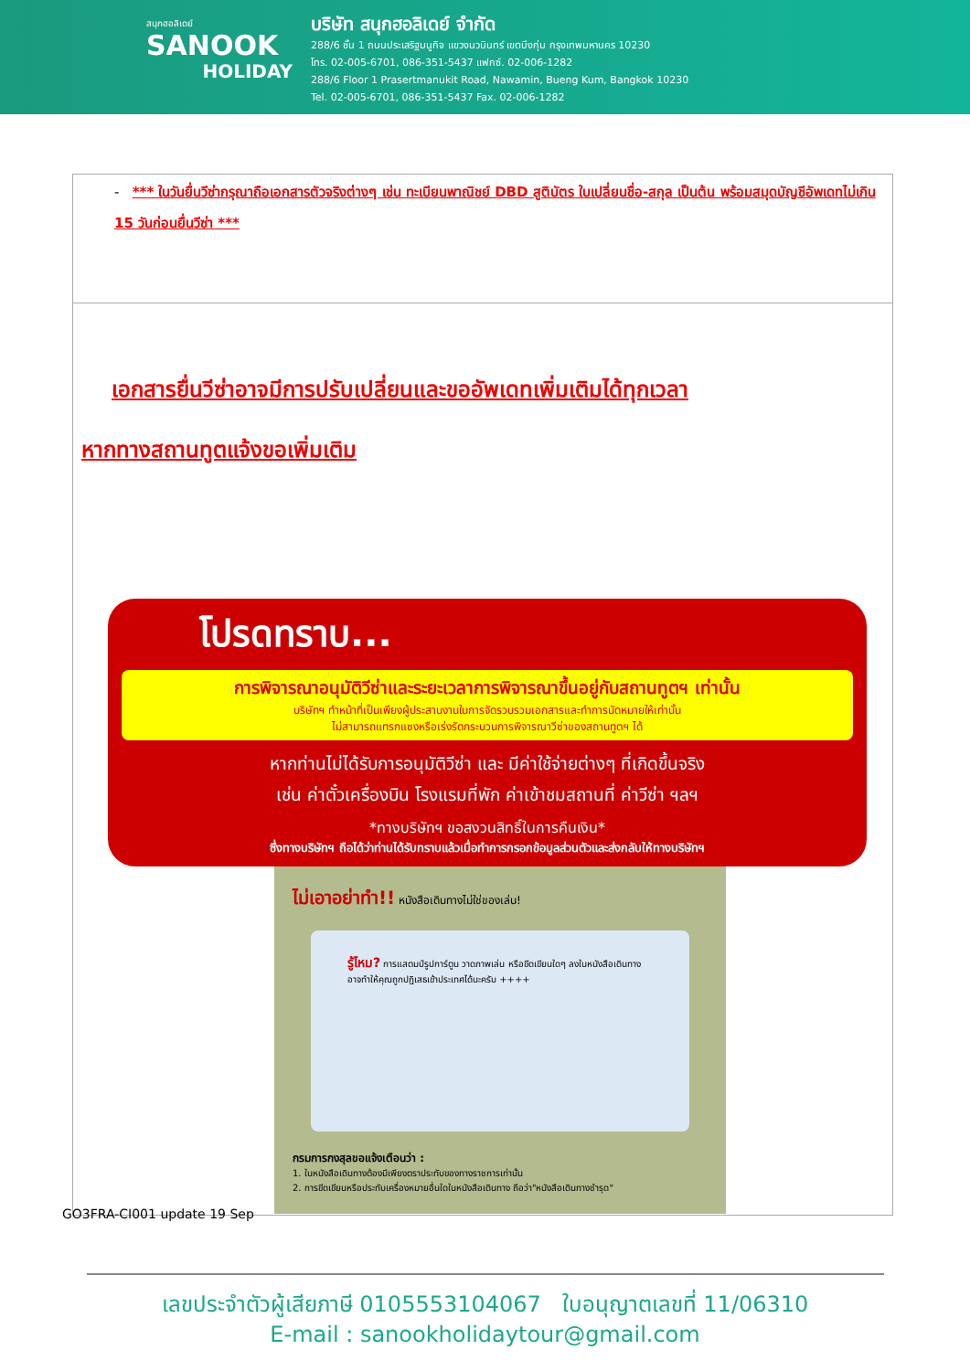สนุกฮอลิเดย์
SANOOK
HOLIDAY
บริษัท สนุกฮอลิเดย์ จำกัด
288/6 ชั้น 1 ถนนประเสริฐมนูกิจ แขวงนวมินทร์ เขตบึงกุ่ม กรุงเทพมหานคร 10230
โทร. 02-005-6701, 086-351-5437 แฟกซ์. 02-006-1282
288/6 Floor 1 Prasertmanukit Road, Nawamin, Bueng Kum, Bangkok 10230
Tel. 02-005-6701, 086-351-5437 Fax. 02-006-1282
| - *** ในวันยื่นวีซ่ากรุณาถือเอกสารตัวจริงต่างๆ เช่น ทะเบียนพาณิชย์ DBD สูติบัตร ใบเปลี่ยนชื่อ-สกุล เป็นต้น พร้อมสมุดบัญชีอัพเดทไม่เกิน 15 วันก่อนยื่นวีซ่า *** |
| เอกสารยื่นวีซ่าอาจมีการปรับเปลี่ยนและขออัพเดทเพิ่มเติมได้ทุกเวลา หากทางสถานทูตแจ้งขอเพิ่มเติม โปรดทราบ... การพิจารณาอนุมัติวีซ่าและระยะเวลาการพิจารณาขึ้นอยู่กับสถานทูตฯ เท่านั้น บริษัทฯ ทำหน้าที่เป็นเพียงผู้ประสานงานในการจัดรวบรวมเอกสารและทำการนัดหมายให้เท่านั้น ไม่สามารถแทรกแซงหรือเร่งรัดกระบวนการพิจารณาวีซ่าของสถานทูตฯ ได้ หากท่านไม่ได้รับการอนุมัติวีซ่า และ มีค่าใช้จ่ายต่างๆ ที่เกิดขึ้นจริง เช่น ค่าตั๋วเครื่องบิน โรงแรมที่พัก ค่าเข้าชมสถานที่ ค่าวีซ่า ฯลฯ *ทางบริษัทฯ ขอสงวนสิทธิ์ในการคืนเงิน* ซึ่งทางบริษัทฯ ถือได้ว่าท่านได้รับทราบแล้วเมื่อทำการกรอกข้อมูลส่วนตัวและส่งกลับให้ทางบริษัทฯ ไม่เอาอย่าทำ!! หนังสือเดินทางไม่ใช่ของเล่น! รู้ไหม? การแสตมป์รูปการ์ตูน วาดภาพเล่น หรือขีดเขียนใดๆ ลงในหนังสือเดินทาง อาจทำให้คุณถูกปฏิเสธเข้าประเทศได้นะครับ ++++ กรมการกงสุลขอแจ้งเตือนว่า : 1. ในหนังสือเดินทางต้องมีเพียงตราประทับของทางราชการเท่านั้น 2. การขีดเขียนหรือประทับเครื่องหมายอื่นใดในหนังสือเดินทาง ถือว่า"หนังสือเดินทางชำรุด" |
GO3FRA-CI001 update 19 Sep
เลขประจำตัวผู้เสียภาษี 0105553104067 ใบอนุญาตเลขที่ 11/06310
E-mail : sanookholidaytour@gmail.com